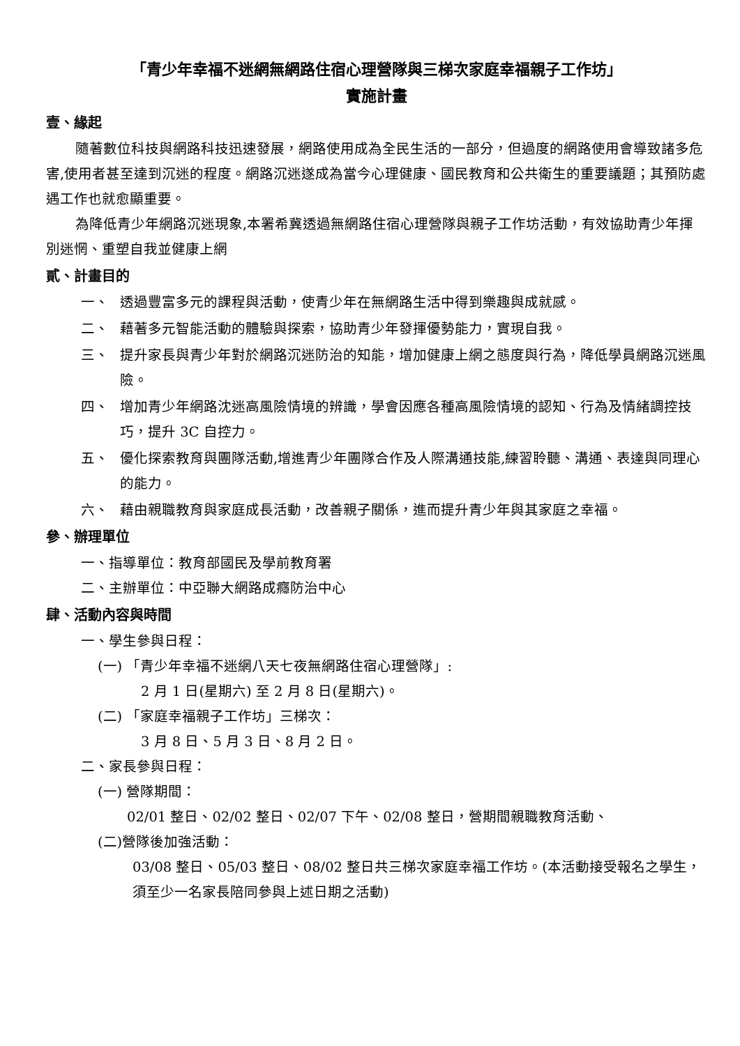「青少年幸福不迷網無網路住宿心理營隊與三梯次家庭幸福親子工作坊」
實施計畫
壹、緣起
隨著數位科技與網路科技迅速發展，網路使用成為全民生活的一部分，但過度的網路使用會導致諸多危害,使用者甚至達到沉迷的程度。網路沉迷遂成為當今心理健康、國民教育和公共衛生的重要議題；其預防處遇工作也就愈顯重要。
為降低青少年網路沉迷現象,本署希冀透過無網路住宿心理營隊與親子工作坊活動，有效協助青少年揮別迷惘、重塑自我並健康上網
貳、計畫目的
一、 透過豐富多元的課程與活動，使青少年在無網路生活中得到樂趣與成就感。
二、 藉著多元智能活動的體驗與探索，協助青少年發揮優勢能力，實現自我。
三、 提升家長與青少年對於網路沉迷防治的知能，增加健康上網之態度與行為，降低學員網路沉迷風險。
四、 增加青少年網路沈迷高風險情境的辨識，學會因應各種高風險情境的認知、行為及情緒調控技巧，提升 3C 自控力。
五、 優化探索教育與團隊活動,增進青少年團隊合作及人際溝通技能,練習聆聽、溝通、表達與同理心的能力。
六、 藉由親職教育與家庭成長活動，改善親子關係，進而提升青少年與其家庭之幸福。
參、辦理單位
一、指導單位：教育部國民及學前教育署
二、主辦單位：中亞聯大網路成癮防治中心
肆、活動內容與時間
一、學生參與日程：
(一) 「青少年幸福不迷網八天七夜無網路住宿心理營隊」:
2 月 1 日(星期六) 至 2 月 8 日(星期六)。
(二) 「家庭幸福親子工作坊」三梯次：
3 月 8 日、5 月 3 日、8 月 2 日。
二、家長參與日程：
(一) 營隊期間：
02/01 整日、02/02 整日、02/07 下午、02/08 整日，營期間親職教育活動、
(二)營隊後加強活動：
03/08 整日、05/03 整日、08/02 整日共三梯次家庭幸福工作坊。(本活動接受報名之學生，須至少一名家長陪同參與上述日期之活動)